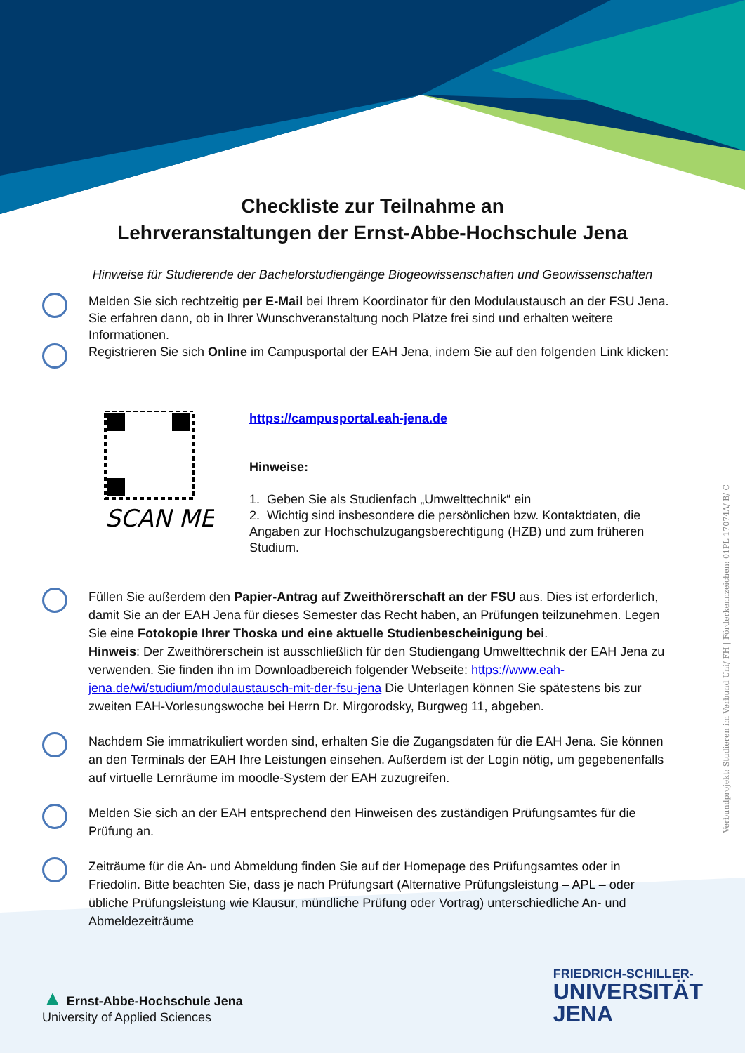Verbundprojekt: Studieren im Verbund Uni/ FH | Förderkennzeichen: 01PL 17074A/ B/ C
Checkliste zur Teilnahme an
Lehrveranstaltungen der Ernst-Abbe-Hochschule Jena
Hinweise für Studierende der Bachelorstudiengänge Biogeowissenschaften und Geowissenschaften
Melden Sie sich rechtzeitig per E-Mail bei Ihrem Koordinator für den Modulaustausch an der FSU Jena. Sie erfahren dann, ob in Ihrer Wunschveranstaltung noch Plätze frei sind und erhalten weitere Informationen.
Registrieren Sie sich Online im Campusportal der EAH Jena, indem Sie auf den folgenden Link klicken:
SCAN ME
https://campusportal.eah-jena.de
Hinweise:
1. Geben Sie als Studienfach „Umwelttechnik“ ein
2. Wichtig sind insbesondere die persönlichen bzw. Kontaktdaten, die Angaben zur Hochschulzugangsberechtigung (HZB) und zum früheren Studium.
Füllen Sie außerdem den Papier-Antrag auf Zweithörerschaft an der FSU aus. Dies ist erforderlich, damit Sie an der EAH Jena für dieses Semester das Recht haben, an Prüfungen teilzunehmen. Legen Sie eine Fotokopie Ihrer Thoska und eine aktuelle Studienbescheinigung bei.
Hinweis: Der Zweithörerschein ist ausschließlich für den Studiengang Umwelttechnik der EAH Jena zu verwenden. Sie finden ihn im Downloadbereich folgender Webseite: https://www.eah-jena.de/wi/studium/modulaustausch-mit-der-fsu-jena Die Unterlagen können Sie spätestens bis zur zweiten EAH-Vorlesungswoche bei Herrn Dr. Mirgorodsky, Burgweg 11, abgeben.
Nachdem Sie immatrikuliert worden sind, erhalten Sie die Zugangsdaten für die EAH Jena. Sie können an den Terminals der EAH Ihre Leistungen einsehen. Außerdem ist der Login nötig, um gegebenenfalls auf virtuelle Lernräume im moodle-System der EAH zuzugreifen.
Melden Sie sich an der EAH entsprechend den Hinweisen des zuständigen Prüfungsamtes für die Prüfung an.
Zeiträume für die An- und Abmeldung finden Sie auf der Homepage des Prüfungsamtes oder in Friedolin. Bitte beachten Sie, dass je nach Prüfungsart (Alternative Prüfungsleistung – APL – oder übliche Prüfungsleistung wie Klausur, mündliche Prüfung oder Vortrag) unterschiedliche An- und Abmeldezeiträume
▲ Ernst-Abbe-Hochschule Jena
University of Applied Sciences
FRIEDRICH-SCHILLER-
UNIVERSITÄT
JENA